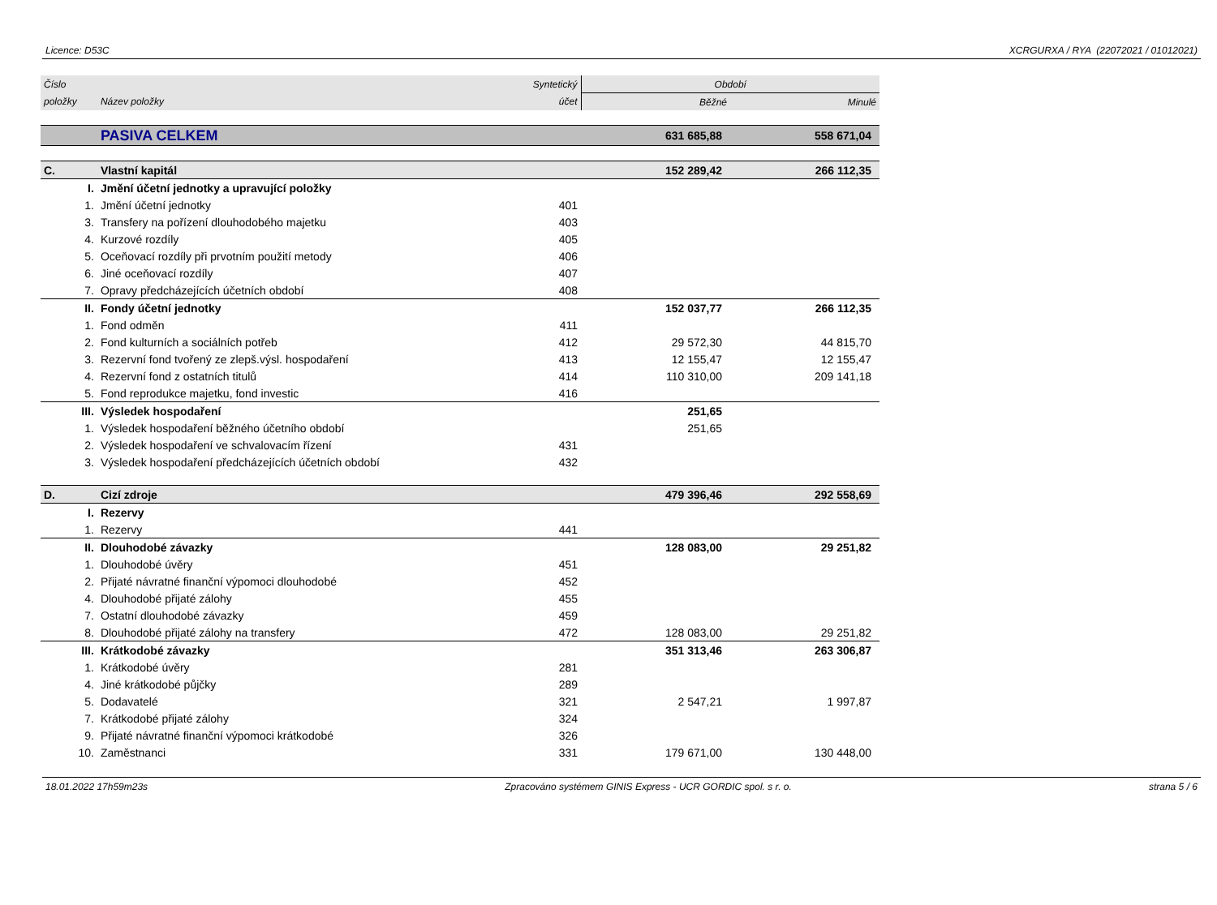Licence: D53C XCRGURXA / RYA (22072021 / 01012021)
| Číslo | | Syntetický | Období | |
| --- | --- | --- | --- | --- |
| položky | Název položky | účet | Běžné | Minulé |
| | PASIVA CELKEM | | 631 685,88 | 558 671,04 |
| C. | Vlastní kapitál | | 152 289,42 | 266 112,35 |
| I. | Jmění účetní jednotky a upravující položky | | | |
| 1. | Jmění účetní jednotky | 401 | | |
| 3. | Transfery na pořízení dlouhodobého majetku | 403 | | |
| 4. | Kurzové rozdíly | 405 | | |
| 5. | Oceňovací rozdíly při prvotním použití metody | 406 | | |
| 6. | Jiné oceňovací rozdíly | 407 | | |
| 7. | Opravy předcházejících účetních období | 408 | | |
| II. | Fondy účetní jednotky | | 152 037,77 | 266 112,35 |
| 1. | Fond odměn | 411 | | |
| 2. | Fond kulturních a sociálních potřeb | 412 | 29 572,30 | 44 815,70 |
| 3. | Rezervní fond tvořený ze zlepš.výsl. hospodaření | 413 | 12 155,47 | 12 155,47 |
| 4. | Rezervní fond z ostatních titulů | 414 | 110 310,00 | 209 141,18 |
| 5. | Fond reprodukce majetku, fond investic | 416 | | |
| III. | Výsledek hospodaření | | 251,65 | |
| 1. | Výsledek hospodaření běžného účetního období | | 251,65 | |
| 2. | Výsledek hospodaření ve schvalovacím řízení | 431 | | |
| 3. | Výsledek hospodaření předcházejících účetních období | 432 | | |
| D. | Cizí zdroje | | 479 396,46 | 292 558,69 |
| I. | Rezervy | | | |
| 1. | Rezervy | 441 | | |
| II. | Dlouhodobé závazky | | 128 083,00 | 29 251,82 |
| 1. | Dlouhodobé úvěry | 451 | | |
| 2. | Přijaté návratné finanční výpomoci dlouhodobé | 452 | | |
| 4. | Dlouhodobé přijaté zálohy | 455 | | |
| 7. | Ostatní dlouhodobé závazky | 459 | | |
| 8. | Dlouhodobé přijaté zálohy na transfery | 472 | 128 083,00 | 29 251,82 |
| III. | Krátkodobé závazky | | 351 313,46 | 263 306,87 |
| 1. | Krátkodobé úvěry | 281 | | |
| 4. | Jiné krátkodobé půjčky | 289 | | |
| 5. | Dodavatelé | 321 | 2 547,21 | 1 997,87 |
| 7. | Krátkodobé přijaté zálohy | 324 | | |
| 9. | Přijaté návratné finanční výpomoci krátkodobé | 326 | | |
| 10. | Zaměstnanci | 331 | 179 671,00 | 130 448,00 |
18.01.2022 17h59m23s Zpracováno systémem GINIS Express - UCR GORDIC spol. s r. o. strana 5 / 6